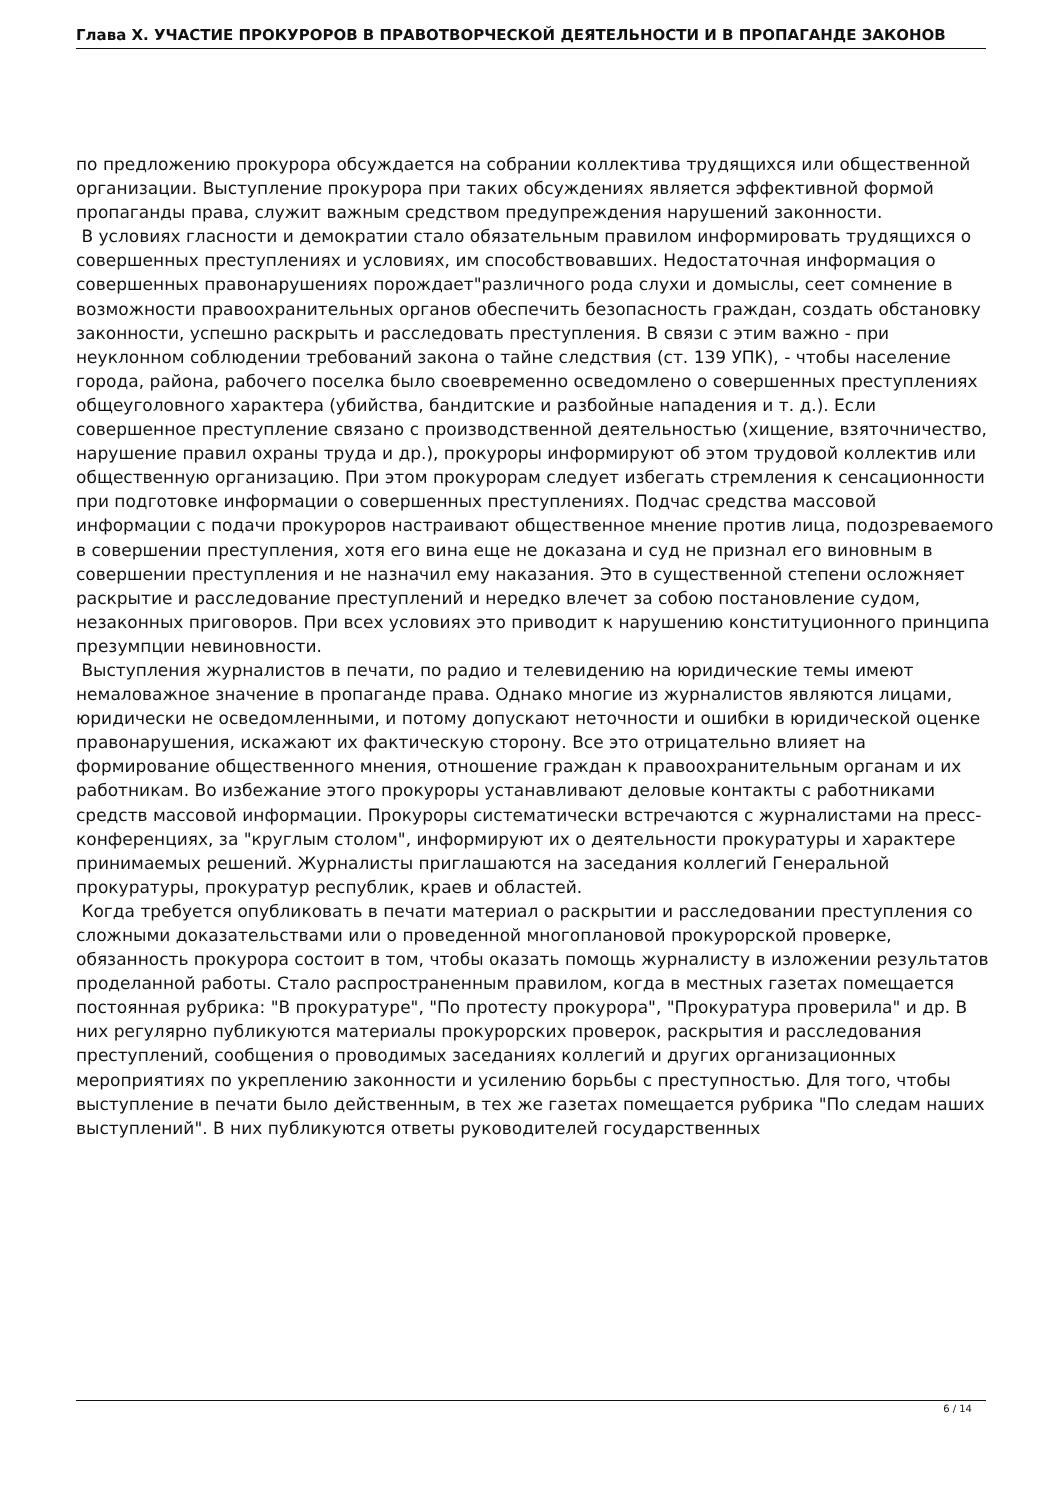Глава X. УЧАСТИЕ ПРОКУРОРОВ В ПРАВОТВОРЧЕСКОЙ ДЕЯТЕЛЬНОСТИ И В ПРОПАГАНДЕ ЗАКОНОВ
по предложению прокурора обсуждается на собрании коллектива трудящихся или общественной организации. Выступление прокурора при таких обсуждениях является эффективной формой пропаганды права, служит важным средством предупреждения нарушений законности.
В условиях гласности и демократии стало обязательным правилом информировать трудящихся о совершенных преступлениях и условиях, им способствовавших. Недостаточная информация о совершенных правонарушениях порождает"различного рода слухи и домыслы, сеет сомнение в возможности правоохранительных органов обеспечить безопасность граждан, создать обстановку законности, успешно раскрыть и расследовать преступления. В связи с этим важно - при неуклонном соблюдении требований закона о тайне следствия (ст. 139 УПК), - чтобы население города, района, рабочего поселка было своевременно осведомлено о совершенных преступлениях общеуголовного характера (убийства, бандитские и разбойные нападения и т. д.). Если совершенное преступление связано с производственной деятельностью (хищение, взяточничество, нарушение правил охраны труда и др.), прокуроры информируют об этом трудовой коллектив или общественную организацию. При этом прокурорам следует избегать стремления к сенсационности при подготовке информации о совершенных преступлениях. Подчас средства массовой информации с подачи прокуроров настраивают общественное мнение против лица, подозреваемого в совершении преступления, хотя его вина еще не доказана и суд не признал его виновным в совершении преступления и не назначил ему наказания. Это в существенной степени осложняет раскрытие и расследование преступлений и нередко влечет за собою постановление судом, незаконных приговоров. При всех условиях это приводит к нарушению конституционного принципа презумпции невиновности.
Выступления журналистов в печати, по радио и телевидению на юридические темы имеют немаловажное значение в пропаганде права. Однако многие из журналистов являются лицами, юридически не осведомленными, и потому допускают неточности и ошибки в юридической оценке правонарушения, искажают их фактическую сторону. Все это отрицательно влияет на формирование общественного мнения, отношение граждан к правоохранительным органам и их работникам. Во избежание этого прокуроры устанавливают деловые контакты с работниками средств массовой информации. Прокуроры систематически встречаются с журналистами на пресс-конференциях, за "круглым столом", информируют их о деятельности прокуратуры и характере принимаемых решений. Журналисты приглашаются на заседания коллегий Генеральной прокуратуры, прокуратур республик, краев и областей.
Когда требуется опубликовать в печати материал о раскрытии и расследовании преступления со сложными доказательствами или о проведенной многоплановой прокурорской проверке, обязанность прокурора состоит в том, чтобы оказать помощь журналисту в изложении результатов проделанной работы. Стало распространенным правилом, когда в местных газетах помещается постоянная рубрика: "В прокуратуре", "По протесту прокурора", "Прокуратура проверила" и др. В них регулярно публикуются материалы прокурорских проверок, раскрытия и расследования преступлений, сообщения о проводимых заседаниях коллегий и других организационных мероприятиях по укреплению законности и усилению борьбы с преступностью. Для того, чтобы выступление в печати было действенным, в тех же газетах помещается рубрика "По следам наших выступлений". В них публикуются ответы руководителей государственных
6 / 14